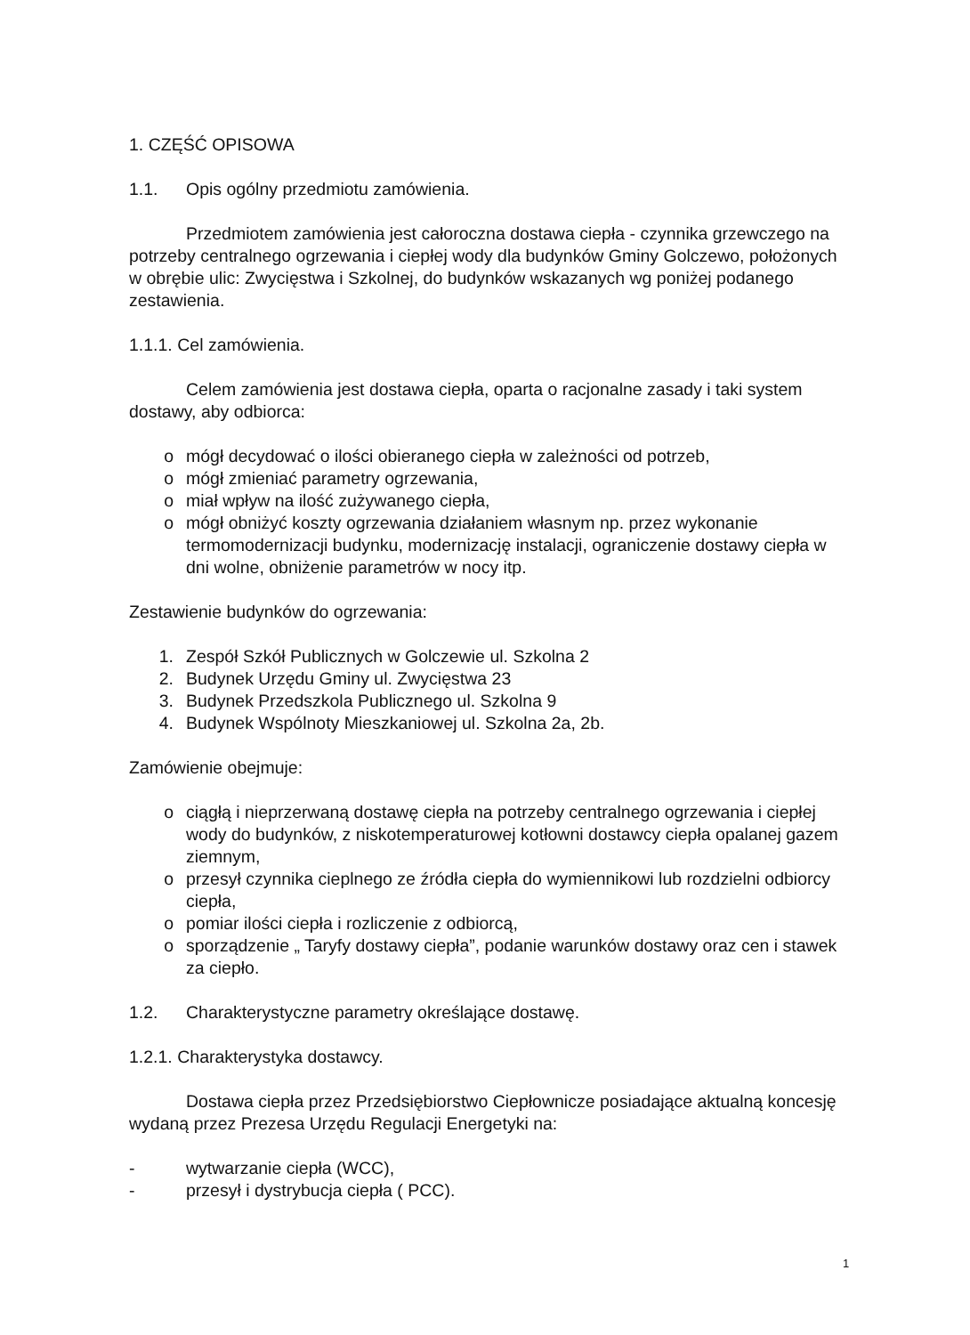1. CZĘŚĆ OPISOWA
1.1. Opis ogólny przedmiotu zamówienia.
Przedmiotem zamówienia jest całoroczna dostawa ciepła - czynnika grzewczego na potrzeby centralnego ogrzewania i ciepłej wody dla budynków Gminy Golczewo, położonych w obrębie ulic: Zwycięstwa i Szkolnej, do budynków wskazanych wg poniżej podanego zestawienia.
1.1.1. Cel zamówienia.
Celem zamówienia jest dostawa ciepła, oparta o racjonalne zasady i taki system dostawy, aby odbiorca:
o mógł decydować o ilości obieranego ciepła w zależności od potrzeb,
o mógł zmieniać parametry ogrzewania,
o miał wpływ na ilość zużywanego ciepła,
o mógł obniżyć koszty ogrzewania działaniem własnym np. przez wykonanie termomodernizacji budynku, modernizację instalacji, ograniczenie dostawy ciepła w dni wolne, obniżenie parametrów w nocy itp.
Zestawienie budynków do ogrzewania:
1. Zespół Szkół Publicznych w Golczewie ul. Szkolna 2
2. Budynek Urzędu Gminy ul. Zwycięstwa 23
3. Budynek Przedszkola Publicznego ul. Szkolna 9
4. Budynek Wspólnoty Mieszkaniowej ul. Szkolna 2a, 2b.
Zamówienie obejmuje:
o ciągłą i nieprzerwaną dostawę ciepła na potrzeby centralnego ogrzewania i ciepłej wody do budynków, z niskotemperaturowej kotłowni dostawcy ciepła opalanej gazem ziemnym,
o przesył czynnika cieplnego ze źródła ciepła do wymiennikowi lub rozdzielni odbiorcy ciepła,
o pomiar ilości ciepła i rozliczenie z odbiorcą,
o sporządzenie „ Taryfy dostawy ciepła”, podanie warunków dostawy oraz cen i stawek za ciepło.
1.2. Charakterystyczne parametry określające dostawę.
1.2.1. Charakterystyka dostawcy.
Dostawa ciepła przez Przedsiębiorstwo Ciepłownicze posiadające aktualną koncesję wydaną przez Prezesa Urzędu Regulacji Energetyki na:
- wytwarzanie ciepła (WCC),
- przesył i dystrybucja ciepła ( PCC).
1